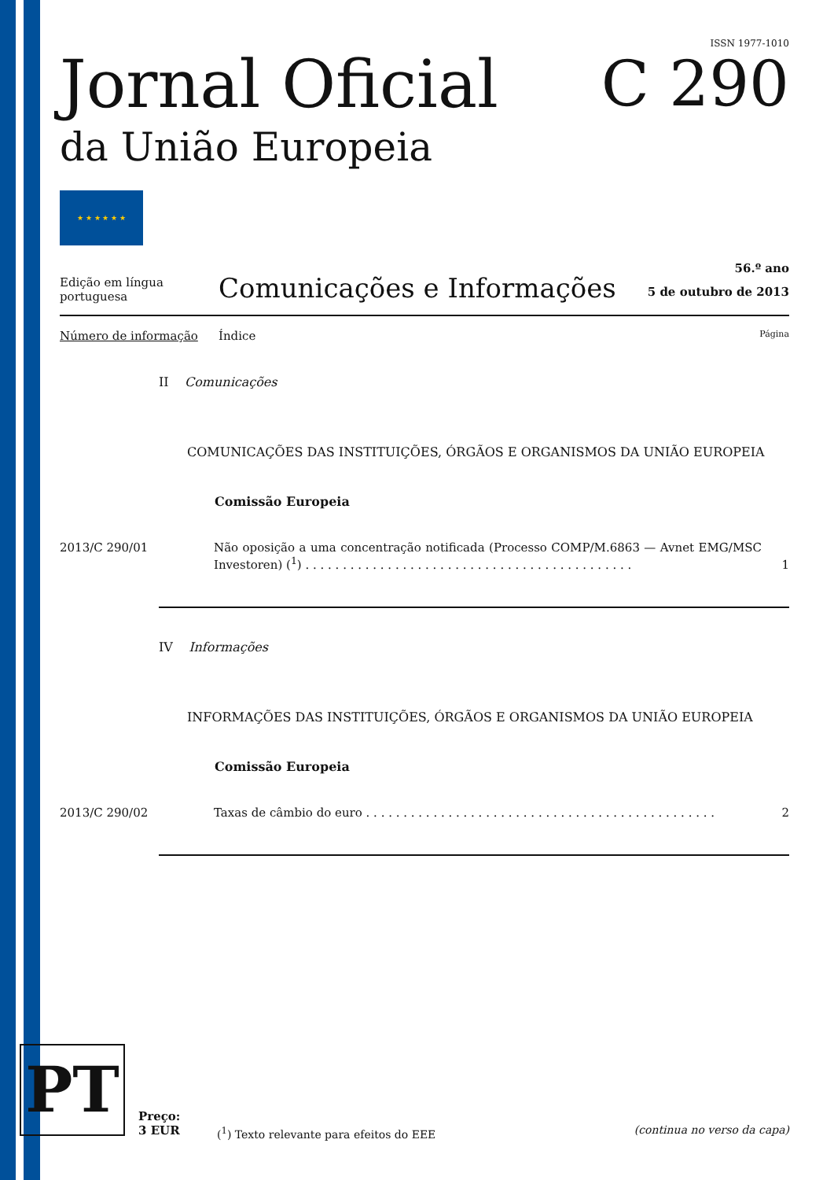ISSN 1977-1010
Jornal Oficial
da União Europeia
C 290
★ ★ ★ ★ ★ ★
Edição em língua portuguesa
Comunicações e Informações
56.º ano
5 de outubro de 2013
Número de informação Índice
Página
II Comunicações
COMUNICAÇÕES DAS INSTITUIÇÕES, ÓRGÃOS E ORGANISMOS DA UNIÃO EUROPEIA
Comissão Europeia
2013/C 290/01 Não oposição a uma concentração notificada (Processo COMP/M.6863 — Avnet EMG/MSC Investoren) (<sup>1</sup>) . . . . . . . . . . . . . . . . . . . . . . . . . . . . . . . . . . . . . . . . . . . .
1
IV Informações
INFORMAÇÕES DAS INSTITUIÇÕES, ÓRGÃOS E ORGANISMOS DA UNIÃO EUROPEIA
Comissão Europeia
2013/C 290/02 Taxas de câmbio do euro . . . . . . . . . . . . . . . . . . . . . . . . . . . . . . . . . . . . . . . . . . . . . . .
2
PT
Preço:
3 EUR
(<sup>1</sup>) Texto relevante para efeitos do EEE
(continua no verso da capa)